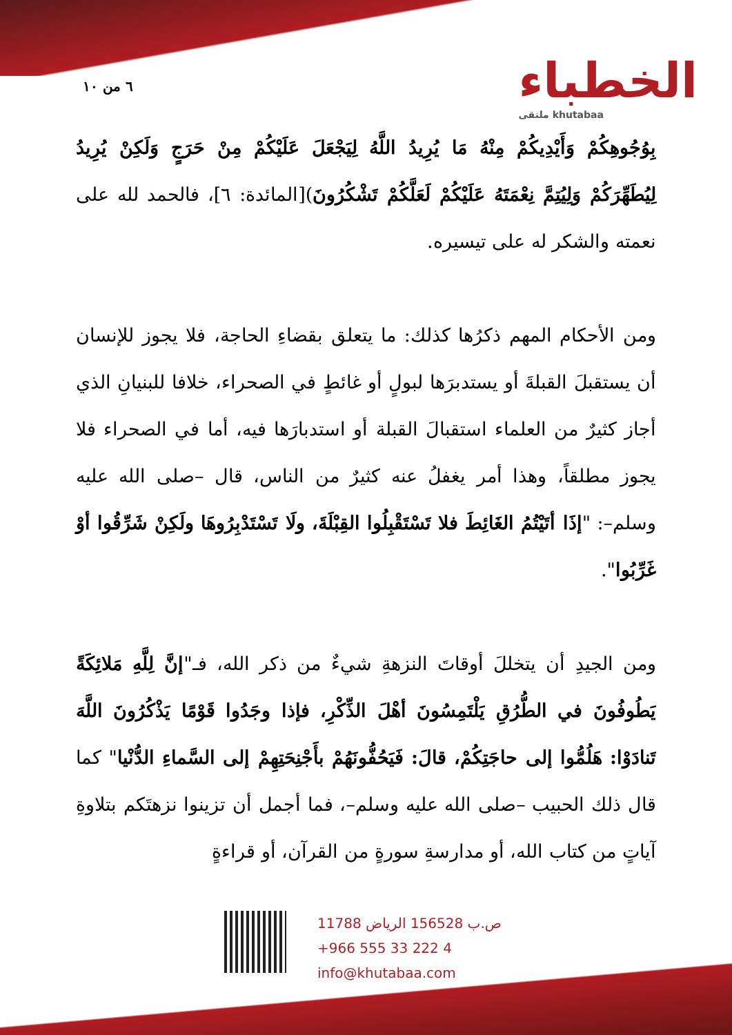٦ من ١٠
الخطباء
ملتقى khutabaa
بِوُجُوهِكُمْ وَأَيْدِيكُمْ مِنْهُ مَا يُرِيدُ اللَّهُ لِيَجْعَلَ عَلَيْكُمْ مِنْ حَرَجٍ وَلَكِنْ يُرِيدُ لِيُطَهِّرَكُمْ وَلِيُتِمَّ نِعْمَتَهُ عَلَيْكُمْ لَعَلَّكُمْ تَشْكُرُونَ)[المائدة: ٦]، فالحمد لله على نعمته والشكر له على تيسيره.
ومن الأحكام المهم ذكرُها كذلك: ما يتعلق بقضاءِ الحاجة، فلا يجوز للإنسان أن يستقبلَ القبلةَ أو يستدبرَها لبولٍ أو غائطٍ في الصحراء، خلافا للبنيانِ الذي أجاز كثيرٌ من العلماء استقبالَ القبلة أو استدبارَها فيه، أما في الصحراء فلا يجوز مطلقاً، وهذا أمر يغفلُ عنه كثيرٌ من الناس، قال –صلى الله عليه وسلم–: "إذَا أتَيْتُمُ الغَائِطَ فلا تَسْتَقْبِلُوا القِبْلَةَ، ولَا تَسْتَدْبِرُوهَا ولَكِنْ شَرِّقُوا أوْ غَرِّبُوا".
ومن الجيدِ أن يتخللَ أوقاتَ النزهةِ شيءٌ من ذكر الله، فـ"إنَّ لِلَّهِ مَلائِكَةً يَطُوفُونَ في الطُّرُقِ يَلْتَمِسُونَ أهْلَ الذِّكْرِ، فإذا وجَدُوا قَوْمًا يَذْكُرُونَ اللَّهَ تَنادَوْا: هَلُمُّوا إلى حاجَتِكُمْ، قالَ: فَيَحُفُّونَهُمْ بأَجْنِحَتِهِمْ إلى السَّماءِ الدُّنْيا" كما قال ذلك الحبيب –صلى الله عليه وسلم–، فما أجمل أن تزينوا نزهتَكم بتلاوةِ آياتٍ من كتاب الله، أو مدارسةِ سورةٍ من القرآن، أو قراءةٍ
ص.ب 156528 الرياض 11788
+966 555 33 222 4
info@khutabaa.com